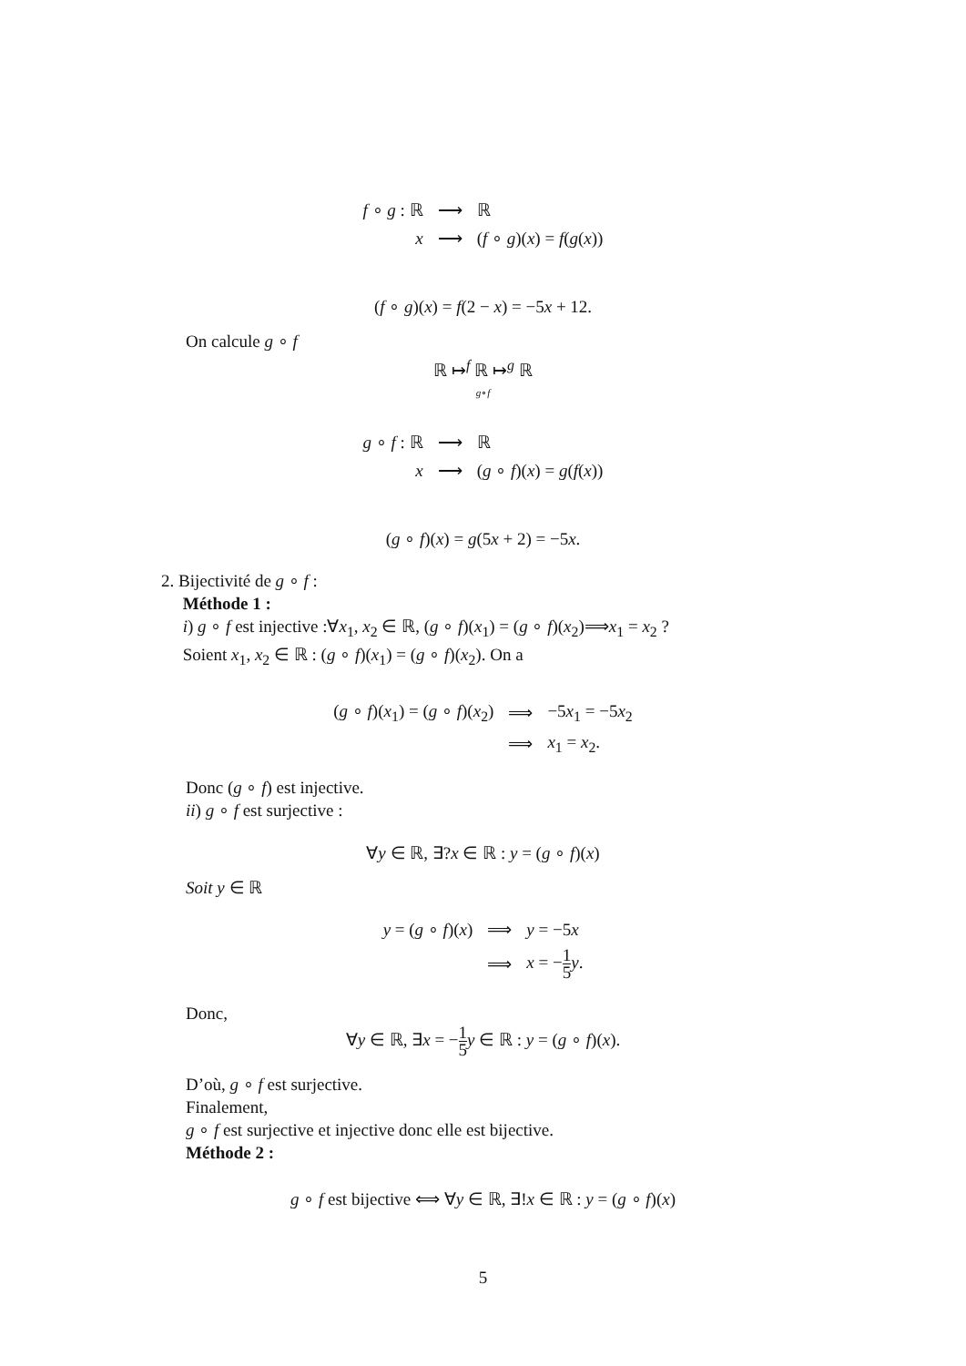| f ∘ g : ℝ | ⟶ | ℝ |
| x | ⟶ | ( f ∘ g )( x ) = f ( g ( x )) |
(f ∘ g)(x) = f(2 − x) = −5x + 12.
On calcule g ∘ f
ℝ ↦<sup>f</sup> ℝ ↦<sup>g</sup> ℝ
g∘f
| g ∘ f : ℝ | ⟶ | ℝ |
| x | ⟶ | ( g ∘ f )( x ) = g ( f ( x )) |
(g ∘ f)(x) = g(5x + 2) = −5x.
2. Bijectivité de g ∘ f :
Méthode 1 :
i) g ∘ f est injective :∀x<sub>1</sub>, x<sub>2</sub> ∈ ℝ, (g ∘ f)(x<sub>1</sub>) = (g ∘ f)(x<sub>2</sub>)⟹x<sub>1</sub> = x<sub>2</sub> ?
Soient x<sub>1</sub>, x<sub>2</sub> ∈ ℝ : (g ∘ f)(x<sub>1</sub>) = (g ∘ f)(x<sub>2</sub>). On a
| ( g ∘ f )( x<sub>1</sub>) = ( g ∘ f )( x<sub>2</sub>) | ⟹ | −5 x<sub>1</sub> = −5 x<sub>2</sub> |
| | ⟹ | x<sub>1</sub> = x<sub>2</sub>. |
Donc (g ∘ f) est injective.
ii) g ∘ f est surjective :
∀y ∈ ℝ, ∃?x ∈ ℝ : y = (g ∘ f)(x)
Soit y ∈ ℝ
| y = ( g ∘ f )( x ) | ⟹ | y = −5 x |
| | ⟹ | x = − 1 5 y . |
Donc,
∀y ∈ ℝ, ∃x = −1 5 y ∈ ℝ : y = (g ∘ f)(x).
D’où, g ∘ f est surjective.
Finalement,
g ∘ f est surjective et injective donc elle est bijective.
Méthode 2 :
g ∘ f est bijective ⟺ ∀y ∈ ℝ, ∃!x ∈ ℝ : y = (g ∘ f)(x)
5